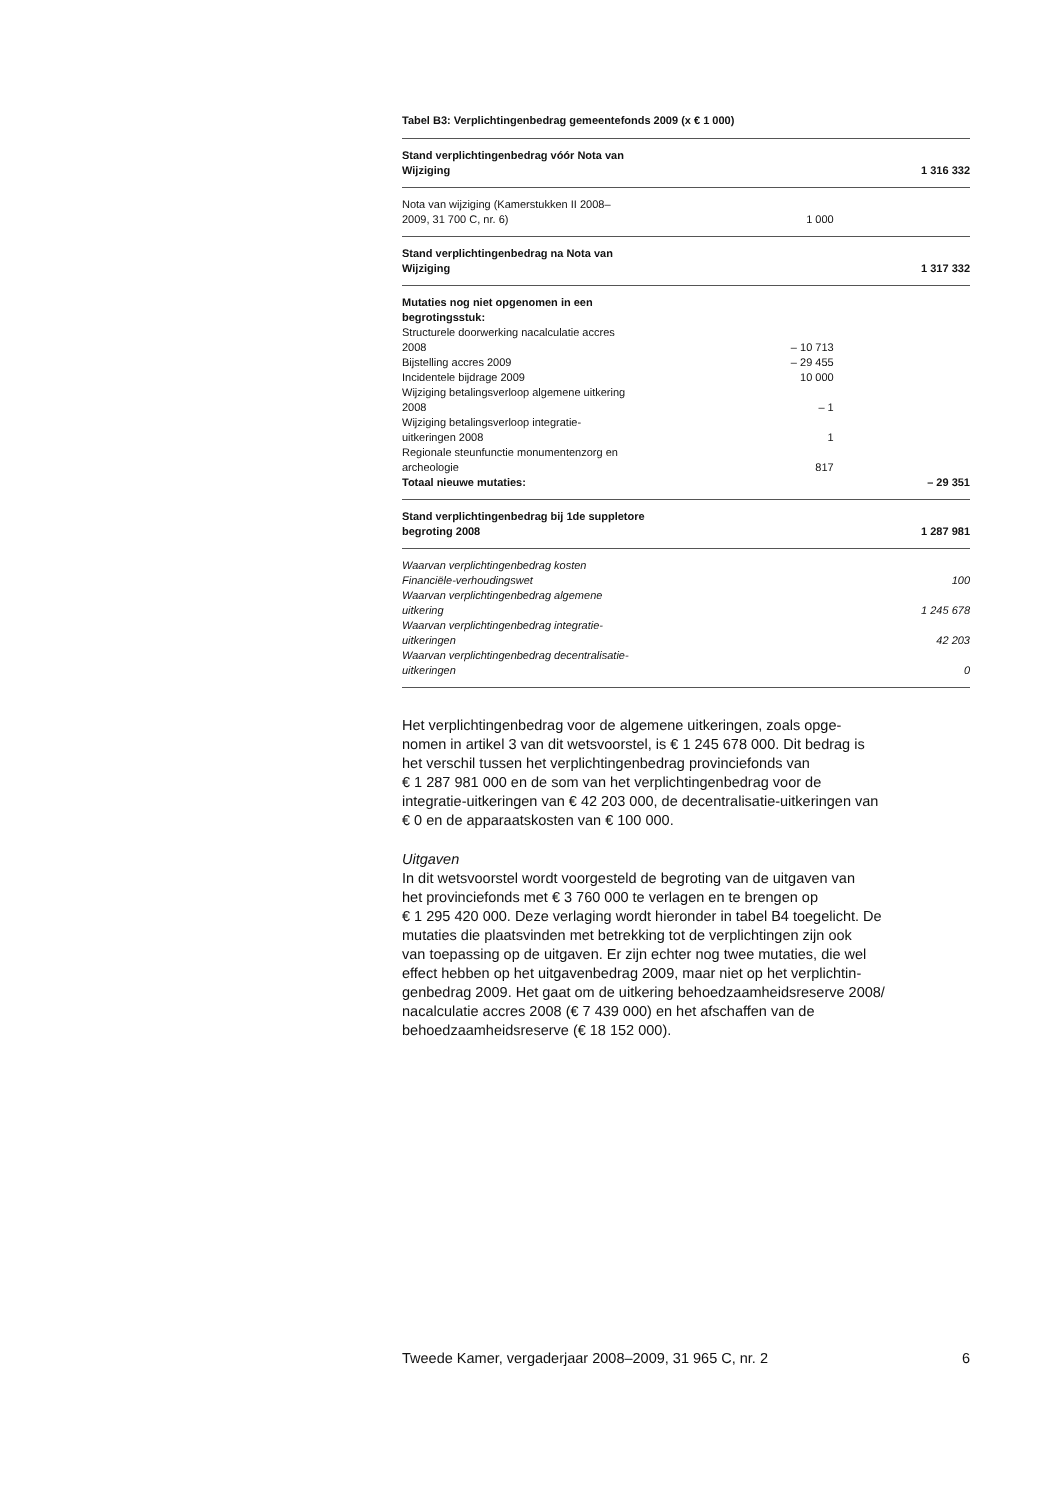Tabel B3: Verplichtingenbedrag gemeentefonds 2009 (x € 1 000)
| Stand verplichtingenbedrag vóór Nota van Wijziging | | 1 316 332 |
| Nota van wijziging (Kamerstukken II 2008– 2009, 31 700 C, nr. 6) | 1 000 | |
| Stand verplichtingenbedrag na Nota van Wijziging | | 1 317 332 |
| Mutaties nog niet opgenomen in een begrotingsstuk: | | |
| Structurele doorwerking nacalculatie accres 2008 | – 10 713 | |
| Bijstelling accres 2009 | – 29 455 | |
| Incidentele bijdrage 2009 | 10 000 | |
| Wijziging betalingsverloop algemene uitkering 2008 | – 1 | |
| Wijziging betalingsverloop integratie- uitkeringen 2008 | 1 | |
| Regionale steunfunctie monumentenzorg en archeologie | 817 | |
| Totaal nieuwe mutaties: | | – 29 351 |
| Stand verplichtingenbedrag bij 1de suppletore begroting 2008 | | 1 287 981 |
| Waarvan verplichtingenbedrag kosten Financiële-verhoudingswet | | 100 |
| Waarvan verplichtingenbedrag algemene uitkering | | 1 245 678 |
| Waarvan verplichtingenbedrag integratie- uitkeringen | | 42 203 |
| Waarvan verplichtingenbedrag decentralisatie- uitkeringen | | 0 |
Het verplichtingenbedrag voor de algemene uitkeringen, zoals opge-
nomen in artikel 3 van dit wetsvoorstel, is € 1 245 678 000. Dit bedrag is
het verschil tussen het verplichtingenbedrag provinciefonds van
€ 1 287 981 000 en de som van het verplichtingenbedrag voor de
integratie-uitkeringen van € 42 203 000, de decentralisatie-uitkeringen van
€ 0 en de apparaatskosten van € 100 000.
Uitgaven
In dit wetsvoorstel wordt voorgesteld de begroting van de uitgaven van
het provinciefonds met € 3 760 000 te verlagen en te brengen op
€ 1 295 420 000. Deze verlaging wordt hieronder in tabel B4 toegelicht. De
mutaties die plaatsvinden met betrekking tot de verplichtingen zijn ook
van toepassing op de uitgaven. Er zijn echter nog twee mutaties, die wel
effect hebben op het uitgavenbedrag 2009, maar niet op het verplichtin-
genbedrag 2009. Het gaat om de uitkering behoedzaamheidsreserve 2008/
nacalculatie accres 2008 (€ 7 439 000) en het afschaffen van de
behoedzaamheidsreserve (€ 18 152 000).
Tweede Kamer, vergaderjaar 2008–2009, 31 965 C, nr. 2 6